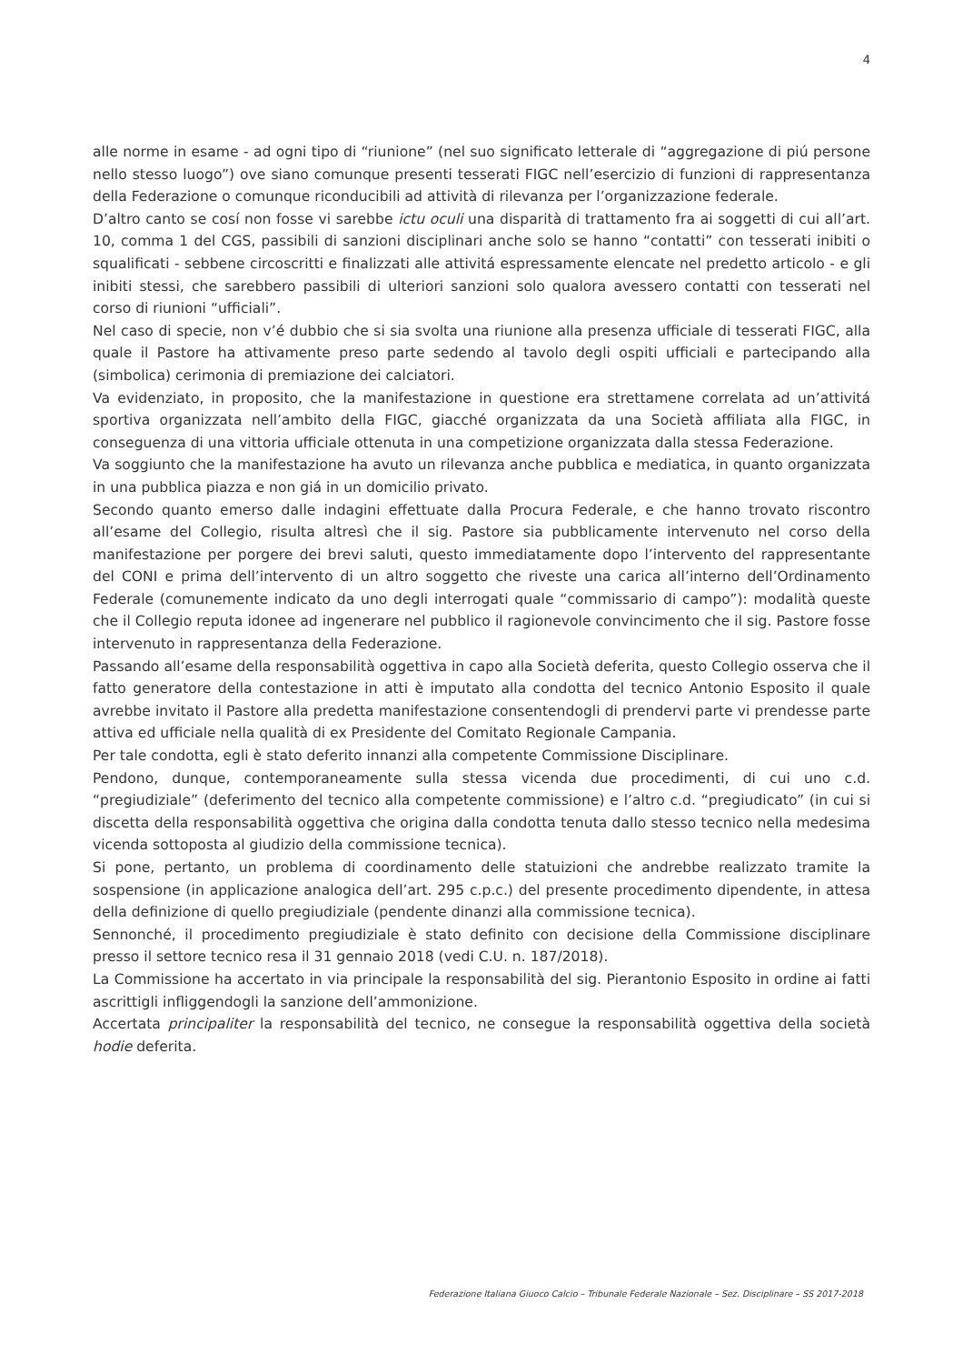4
alle norme in esame - ad ogni tipo di “riunione” (nel suo significato letterale di “aggregazione di piú persone nello stesso luogo”) ove siano comunque presenti tesserati FIGC nell’esercizio di funzioni di rappresentanza della Federazione o comunque riconducibili ad attività di rilevanza per l’organizzazione federale.
D’altro canto se cosí non fosse vi sarebbe ictu oculi una disparità di trattamento fra ai soggetti di cui all’art. 10, comma 1 del CGS, passibili di sanzioni disciplinari anche solo se hanno “contatti” con tesserati inibiti o squalificati - sebbene circoscritti e finalizzati alle attivitá espressamente elencate nel predetto articolo - e gli inibiti stessi, che sarebbero passibili di ulteriori sanzioni solo qualora avessero contatti con tesserati nel corso di riunioni “ufficiali”.
Nel caso di specie, non v’é dubbio che si sia svolta una riunione alla presenza ufficiale di tesserati FIGC, alla quale il Pastore ha attivamente preso parte sedendo al tavolo degli ospiti ufficiali e partecipando alla (simbolica) cerimonia di premiazione dei calciatori.
Va evidenziato, in proposito, che la manifestazione in questione era strettamene correlata ad un’attivitá sportiva organizzata nell’ambito della FIGC, giacché organizzata da una Società affiliata alla FIGC, in conseguenza di una vittoria ufficiale ottenuta in una competizione organizzata dalla stessa Federazione.
Va soggiunto che la manifestazione ha avuto un rilevanza anche pubblica e mediatica, in quanto organizzata in una pubblica piazza e non giá in un domicilio privato.
Secondo quanto emerso dalle indagini effettuate dalla Procura Federale, e che hanno trovato riscontro all’esame del Collegio, risulta altresì che il sig. Pastore sia pubblicamente intervenuto nel corso della manifestazione per porgere dei brevi saluti, questo immediatamente dopo l’intervento del rappresentante del CONI e prima dell’intervento di un altro soggetto che riveste una carica all’interno dell’Ordinamento Federale (comunemente indicato da uno degli interrogati quale “commissario di campo”): modalità queste che il Collegio reputa idonee ad ingenerare nel pubblico il ragionevole convincimento che il sig. Pastore fosse intervenuto in rappresentanza della Federazione.
Passando all’esame della responsabilità oggettiva in capo alla Società deferita, questo Collegio osserva che il fatto generatore della contestazione in atti è imputato alla condotta del tecnico Antonio Esposito il quale avrebbe invitato il Pastore alla predetta manifestazione consentendogli di prendervi parte vi prendesse parte attiva ed ufficiale nella qualità di ex Presidente del Comitato Regionale Campania.
Per tale condotta, egli è stato deferito innanzi alla competente Commissione Disciplinare.
Pendono, dunque, contemporaneamente sulla stessa vicenda due procedimenti, di cui uno c.d. “pregiudiziale” (deferimento del tecnico alla competente commissione) e l’altro c.d. “pregiudicato” (in cui si discetta della responsabilità oggettiva che origina dalla condotta tenuta dallo stesso tecnico nella medesima vicenda sottoposta al giudizio della commissione tecnica).
Si pone, pertanto, un problema di coordinamento delle statuizioni che andrebbe realizzato tramite la sospensione (in applicazione analogica dell’art. 295 c.p.c.) del presente procedimento dipendente, in attesa della definizione di quello pregiudiziale (pendente dinanzi alla commissione tecnica).
Sennonché, il procedimento pregiudiziale è stato definito con decisione della Commissione disciplinare presso il settore tecnico resa il 31 gennaio 2018 (vedi C.U. n. 187/2018).
La Commissione ha accertato in via principale la responsabilità del sig. Pierantonio Esposito in ordine ai fatti ascrittigli infliggendogli la sanzione dell’ammonizione.
Accertata principaliter la responsabilità del tecnico, ne consegue la responsabilità oggettiva della società hodie deferita.
Federazione Italiana Giuoco Calcio – Tribunale Federale Nazionale – Sez. Disciplinare – SS 2017-2018